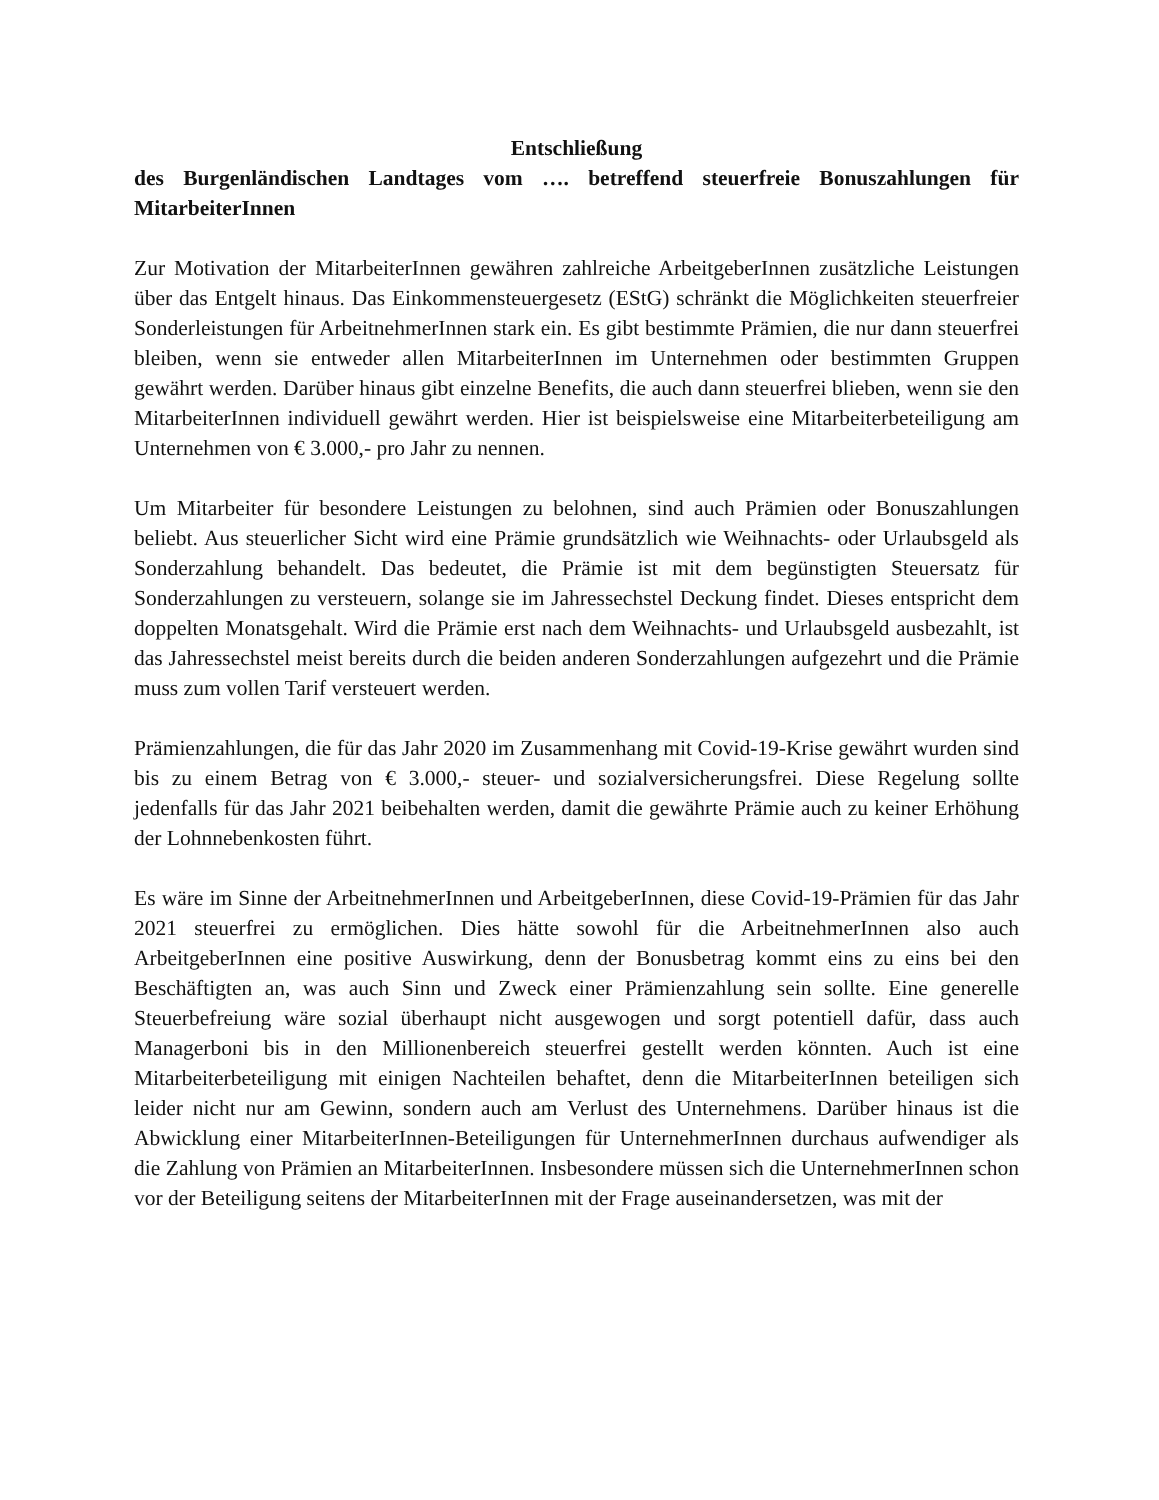Entschließung
des Burgenländischen Landtages vom …. betreffend steuerfreie Bonuszahlungen für MitarbeiterInnen
Zur Motivation der MitarbeiterInnen gewähren zahlreiche ArbeitgeberInnen zusätzliche Leistungen über das Entgelt hinaus. Das Einkommensteuergesetz (EStG) schränkt die Möglichkeiten steuerfreier Sonderleistungen für ArbeitnehmerInnen stark ein. Es gibt bestimmte Prämien, die nur dann steuerfrei bleiben, wenn sie entweder allen MitarbeiterInnen im Unternehmen oder bestimmten Gruppen gewährt werden. Darüber hinaus gibt einzelne Benefits, die auch dann steuerfrei blieben, wenn sie den MitarbeiterInnen individuell gewährt werden. Hier ist beispielsweise eine Mitarbeiterbeteiligung am Unternehmen von € 3.000,- pro Jahr zu nennen.
Um Mitarbeiter für besondere Leistungen zu belohnen, sind auch Prämien oder Bonuszahlungen beliebt. Aus steuerlicher Sicht wird eine Prämie grundsätzlich wie Weihnachts- oder Urlaubsgeld als Sonderzahlung behandelt. Das bedeutet, die Prämie ist mit dem begünstigten Steuersatz für Sonderzahlungen zu versteuern, solange sie im Jahressechstel Deckung findet. Dieses entspricht dem doppelten Monatsgehalt. Wird die Prämie erst nach dem Weihnachts- und Urlaubsgeld ausbezahlt, ist das Jahressechstel meist bereits durch die beiden anderen Sonderzahlungen aufgezehrt und die Prämie muss zum vollen Tarif versteuert werden.
Prämienzahlungen, die für das Jahr 2020 im Zusammenhang mit Covid-19-Krise gewährt wurden sind bis zu einem Betrag von € 3.000,- steuer- und sozialversicherungsfrei. Diese Regelung sollte jedenfalls für das Jahr 2021 beibehalten werden, damit die gewährte Prämie auch zu keiner Erhöhung der Lohnnebenkosten führt.
Es wäre im Sinne der ArbeitnehmerInnen und ArbeitgeberInnen, diese Covid-19-Prämien für das Jahr 2021 steuerfrei zu ermöglichen. Dies hätte sowohl für die ArbeitnehmerInnen also auch ArbeitgeberInnen eine positive Auswirkung, denn der Bonusbetrag kommt eins zu eins bei den Beschäftigten an, was auch Sinn und Zweck einer Prämienzahlung sein sollte. Eine generelle Steuerbefreiung wäre sozial überhaupt nicht ausgewogen und sorgt potentiell dafür, dass auch Managerboni bis in den Millionenbereich steuerfrei gestellt werden könnten. Auch ist eine Mitarbeiterbeteiligung mit einigen Nachteilen behaftet, denn die MitarbeiterInnen beteiligen sich leider nicht nur am Gewinn, sondern auch am Verlust des Unternehmens. Darüber hinaus ist die Abwicklung einer MitarbeiterInnen-Beteiligungen für UnternehmerInnen durchaus aufwendiger als die Zahlung von Prämien an MitarbeiterInnen. Insbesondere müssen sich die UnternehmerInnen schon vor der Beteiligung seitens der MitarbeiterInnen mit der Frage auseinandersetzen, was mit der